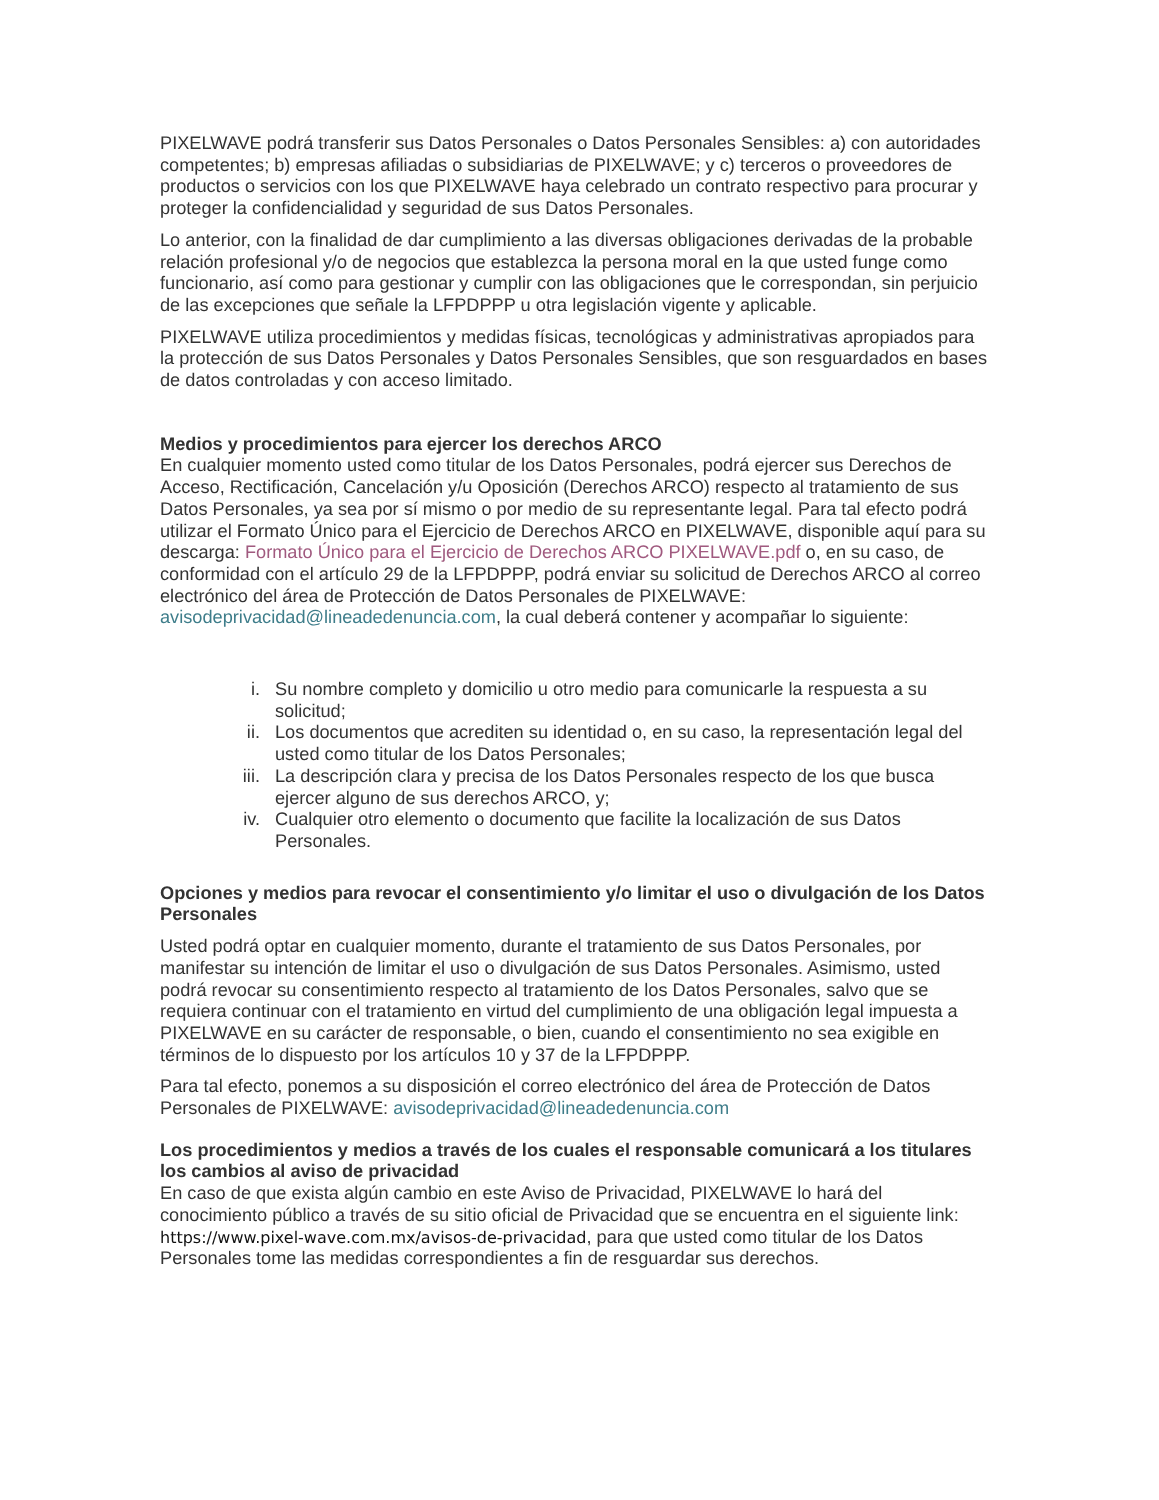PIXELWAVE podrá transferir sus Datos Personales o Datos Personales Sensibles: a) con autoridades competentes; b) empresas afiliadas o subsidiarias de PIXELWAVE; y c) terceros o proveedores de productos o servicios con los que PIXELWAVE haya celebrado un contrato respectivo para procurar y proteger la confidencialidad y seguridad de sus Datos Personales.
Lo anterior, con la finalidad de dar cumplimiento a las diversas obligaciones derivadas de la probable relación profesional y/o de negocios que establezca la persona moral en la que usted funge como funcionario, así como para gestionar y cumplir con las obligaciones que le correspondan, sin perjuicio de las excepciones que señale la LFPDPPP u otra legislación vigente y aplicable.
PIXELWAVE utiliza procedimientos y medidas físicas, tecnológicas y administrativas apropiados para la protección de sus Datos Personales y Datos Personales Sensibles, que son resguardados en bases de datos controladas y con acceso limitado.
Medios y procedimientos para ejercer los derechos ARCO
En cualquier momento usted como titular de los Datos Personales, podrá ejercer sus Derechos de Acceso, Rectificación, Cancelación y/u Oposición (Derechos ARCO) respecto al tratamiento de sus Datos Personales, ya sea por sí mismo o por medio de su representante legal. Para tal efecto podrá utilizar el Formato Único para el Ejercicio de Derechos ARCO en PIXELWAVE, disponible aquí para su descarga: Formato Único para el Ejercicio de Derechos ARCO PIXELWAVE.pdf o, en su caso, de conformidad con el artículo 29 de la LFPDPPP, podrá enviar su solicitud de Derechos ARCO al correo electrónico del área de Protección de Datos Personales de PIXELWAVE: avisodeprivacidad@lineadedenuncia.com, la cual deberá contener y acompañar lo siguiente:
i. Su nombre completo y domicilio u otro medio para comunicarle la respuesta a su solicitud;
ii. Los documentos que acrediten su identidad o, en su caso, la representación legal del usted como titular de los Datos Personales;
iii. La descripción clara y precisa de los Datos Personales respecto de los que busca ejercer alguno de sus derechos ARCO, y;
iv. Cualquier otro elemento o documento que facilite la localización de sus Datos Personales.
Opciones y medios para revocar el consentimiento y/o limitar el uso o divulgación de los Datos Personales
Usted podrá optar en cualquier momento, durante el tratamiento de sus Datos Personales, por manifestar su intención de limitar el uso o divulgación de sus Datos Personales. Asimismo, usted podrá revocar su consentimiento respecto al tratamiento de los Datos Personales, salvo que se requiera continuar con el tratamiento en virtud del cumplimiento de una obligación legal impuesta a PIXELWAVE en su carácter de responsable, o bien, cuando el consentimiento no sea exigible en términos de lo dispuesto por los artículos 10 y 37 de la LFPDPPP.
Para tal efecto, ponemos a su disposición el correo electrónico del área de Protección de Datos Personales de PIXELWAVE: avisodeprivacidad@lineadedenuncia.com
Los procedimientos y medios a través de los cuales el responsable comunicará a los titulares los cambios al aviso de privacidad
En caso de que exista algún cambio en este Aviso de Privacidad, PIXELWAVE lo hará del conocimiento público a través de su sitio oficial de Privacidad que se encuentra en el siguiente link: https://www.pixel-wave.com.mx/avisos-de-privacidad, para que usted como titular de los Datos Personales tome las medidas correspondientes a fin de resguardar sus derechos.